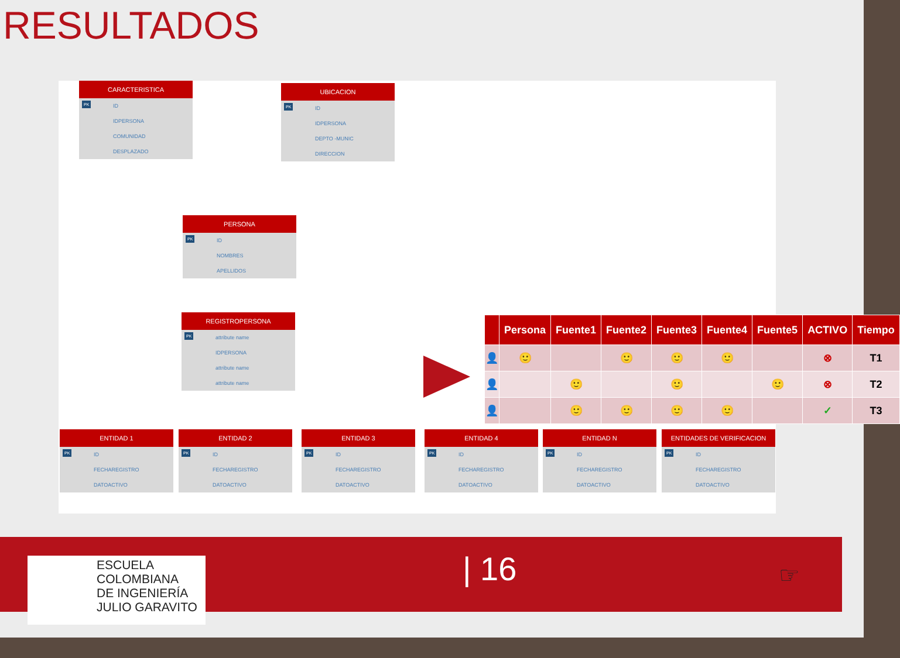RESULTADOS
CARACTERISTICA
PK ID
IDPERSONA
COMUNIDAD
DESPLAZADO
UBICACION
PK ID
IDPERSONA
DEPTO -MUNIC
DIRECCION
PERSONA
PK ID
NOMBRES
APELLIDOS
REGISTROPERSONA
PK attribute name
IDPERSONA
attribute name
attribute name
ENTIDAD 1
PK ID
FECHAREGISTRO
DATOACTIVO
ENTIDAD 2
PK ID
FECHAREGISTRO
DATOACTIVO
ENTIDAD 3
PK ID
FECHAREGISTRO
DATOACTIVO
ENTIDAD 4
PK ID
FECHAREGISTRO
DATOACTIVO
ENTIDAD N
PK ID
FECHAREGISTRO
DATOACTIVO
ENTIDADES DE VERIFICACION
PK ID
FECHAREGISTRO
DATOACTIVO
| | Persona | Fuente1 | Fuente2 | Fuente3 | Fuente4 | Fuente5 | ACTIVO | Tiempo |
| --- | --- | --- | --- | --- | --- | --- | --- | --- |
| 👤 | 🙂 | | 🙂 | 🙂 | 🙂 | | ⊗ | T1 |
| 👤 | | 🙂 | | 🙂 | | 🙂 | ⊗ | T2 |
| 👤 | | 🙂 | 🙂 | 🙂 | 🙂 | | ✓ | T3 |
ESCUELA
COLOMBIANA
DE INGENIERÍA
JULIO GARAVITO
| 16 ☞